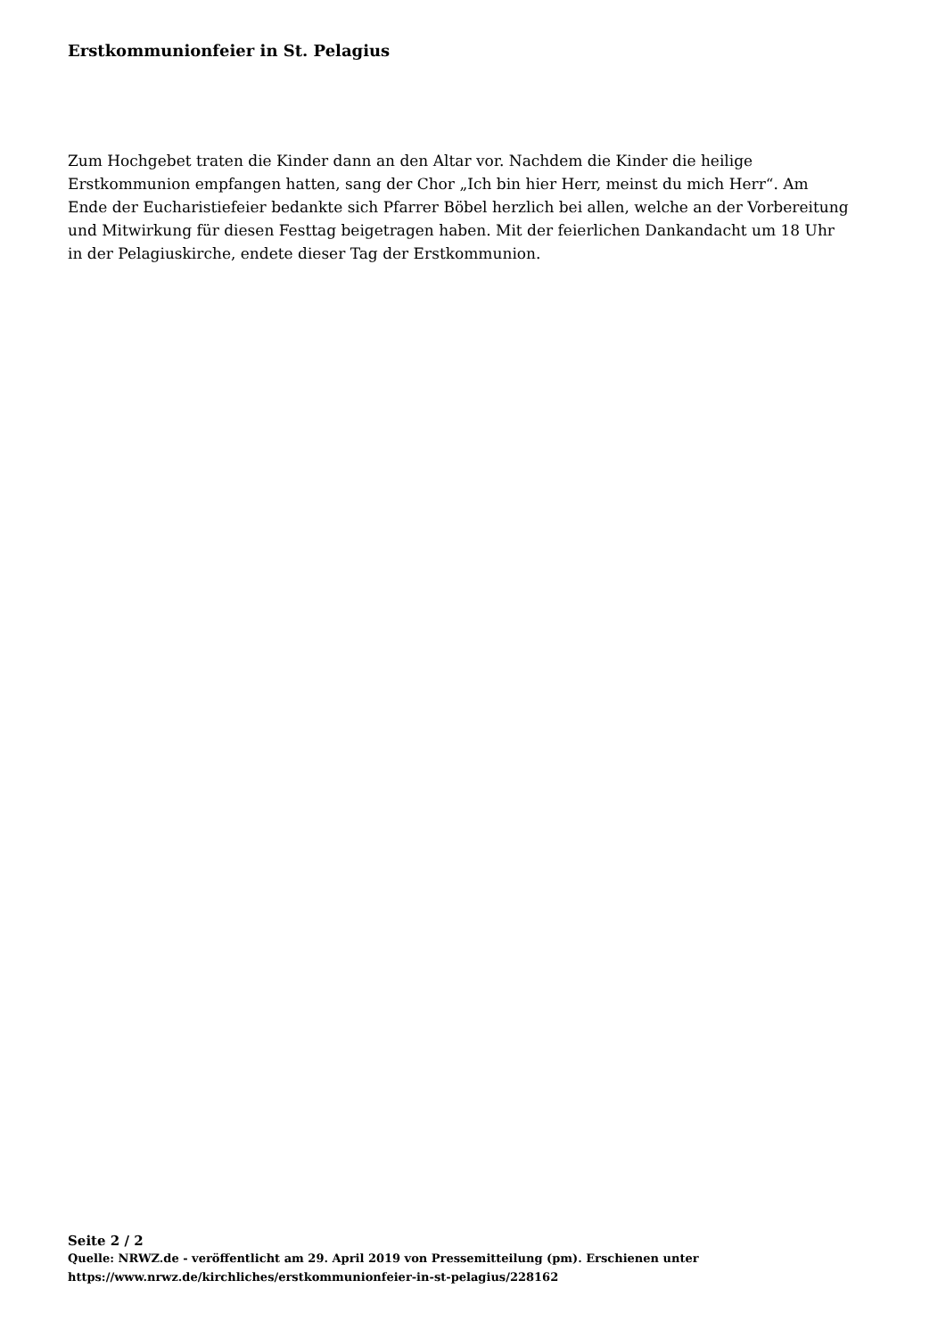Erstkommunionfeier in St. Pelagius
Zum Hochgebet traten die Kinder dann an den Altar vor. Nachdem die Kinder die heilige Erstkommunion empfangen hatten, sang der Chor „Ich bin hier Herr, meinst du mich Herr“. Am Ende der Eucharistiefeier bedankte sich Pfarrer Böbel herzlich bei allen, welche an der Vorbereitung und Mitwirkung für diesen Festtag beigetragen haben. Mit der feierlichen Dankandacht um 18 Uhr in der Pelagiuskirche, endete dieser Tag der Erstkommunion.
Seite 2 / 2
Quelle: NRWZ.de - veröffentlicht am 29. April 2019 von Pressemitteilung (pm). Erschienen unter
https://www.nrwz.de/kirchliches/erstkommunionfeier-in-st-pelagius/228162